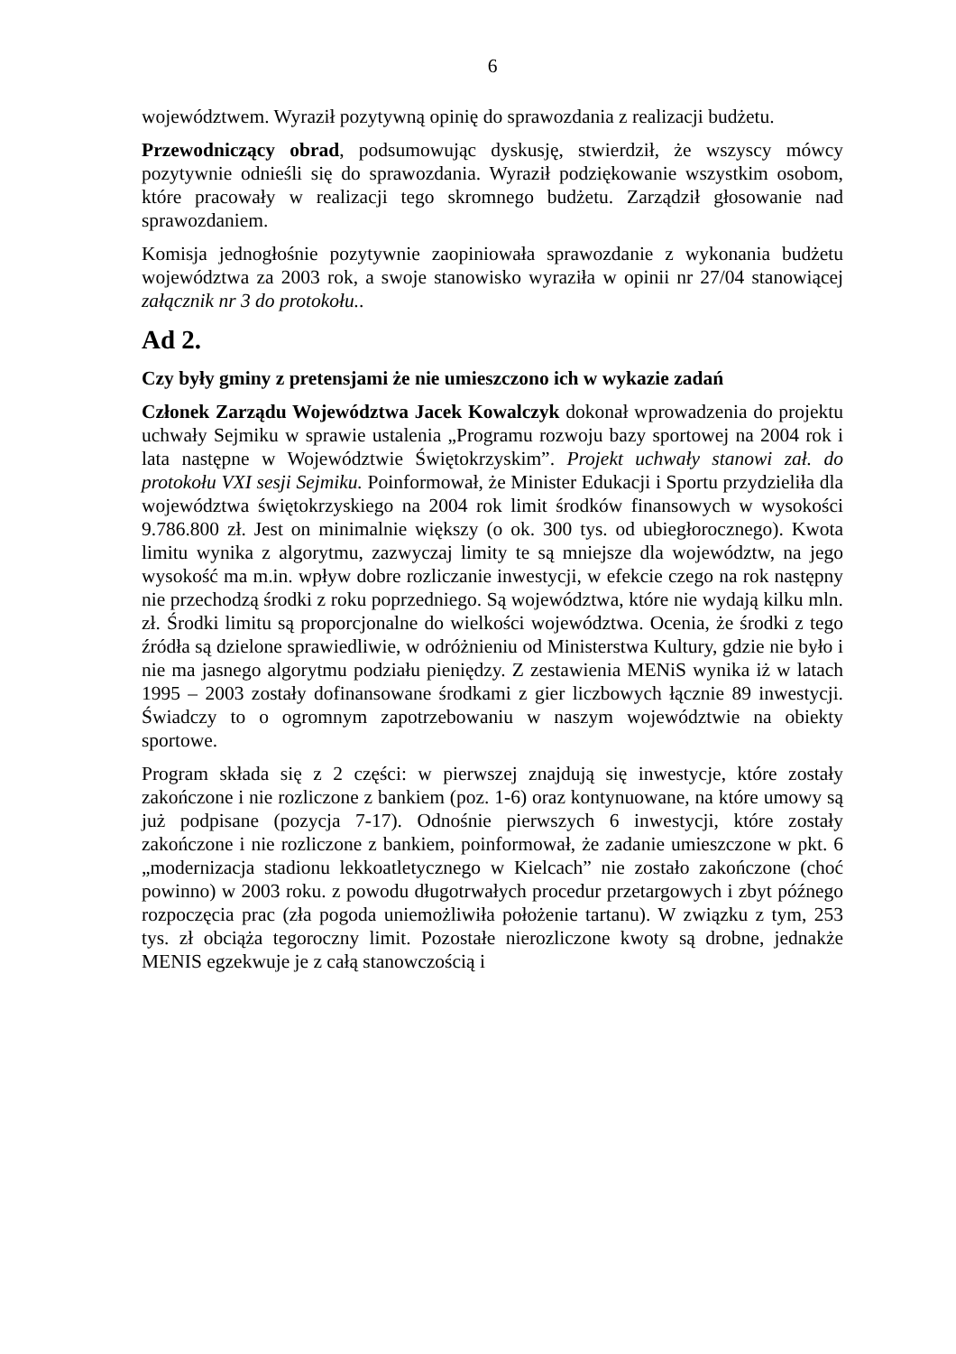6
województwem. Wyraził pozytywną opinię do sprawozdania z realizacji budżetu.
Przewodniczący obrad, podsumowując dyskusję, stwierdził, że wszyscy mówcy pozytywnie odnieśli się do sprawozdania. Wyraził podziękowanie wszystkim osobom, które pracowały w realizacji tego skromnego budżetu. Zarządził głosowanie nad sprawozdaniem.
Komisja jednogłośnie pozytywnie zaopiniowała sprawozdanie z wykonania budżetu województwa za 2003 rok, a swoje stanowisko wyraziła w opinii nr 27/04 stanowiącej załącznik nr 3 do protokołu..
Ad 2.
Czy były gminy z pretensjami że nie umieszczono ich w wykazie zadań
Członek Zarządu Województwa Jacek Kowalczyk dokonał wprowadzenia do projektu uchwały Sejmiku w sprawie ustalenia „Programu rozwoju bazy sportowej na 2004 rok i lata następne w Województwie Świętokrzyskim”. Projekt uchwały stanowi zał. do protokołu VXI sesji Sejmiku. Poinformował, że Minister Edukacji i Sportu przydzieliła dla województwa świętokrzyskiego na 2004 rok limit środków finansowych w wysokości 9.786.800 zł. Jest on minimalnie większy (o ok. 300 tys. od ubiegłorocznego). Kwota limitu wynika z algorytmu, zazwyczaj limity te są mniejsze dla województw, na jego wysokość ma m.in. wpływ dobre rozliczanie inwestycji, w efekcie czego na rok następny nie przechodzą środki z roku poprzedniego. Są województwa, które nie wydają kilku mln. zł. Środki limitu są proporcjonalne do wielkości województwa. Ocenia, że środki z tego źródła są dzielone sprawiedliwie, w odróżnieniu od Ministerstwa Kultury, gdzie nie było i nie ma jasnego algorytmu podziału pieniędzy. Z zestawienia MENiS wynika iż w latach 1995 – 2003 zostały dofinansowane środkami z gier liczbowych łącznie 89 inwestycji. Świadczy to o ogromnym zapotrzebowaniu w naszym województwie na obiekty sportowe.
Program składa się z 2 części: w pierwszej znajdują się inwestycje, które zostały zakończone i nie rozliczone z bankiem (poz. 1-6) oraz kontynuowane, na które umowy są już podpisane (pozycja 7-17). Odnośnie pierwszych 6 inwestycji, które zostały zakończone i nie rozliczone z bankiem, poinformował, że zadanie umieszczone w pkt. 6 „modernizacja stadionu lekkoatletycznego w Kielcach” nie zostało zakończone (choć powinno) w 2003 roku. z powodu długotrwałych procedur przetargowych i zbyt późnego rozpoczęcia prac (zła pogoda uniemożliwiła położenie tartanu). W związku z tym, 253 tys. zł obciąża tegoroczny limit. Pozostałe nierozliczone kwoty są drobne, jednakże MENIS egzekwuje je z całą stanowczością i